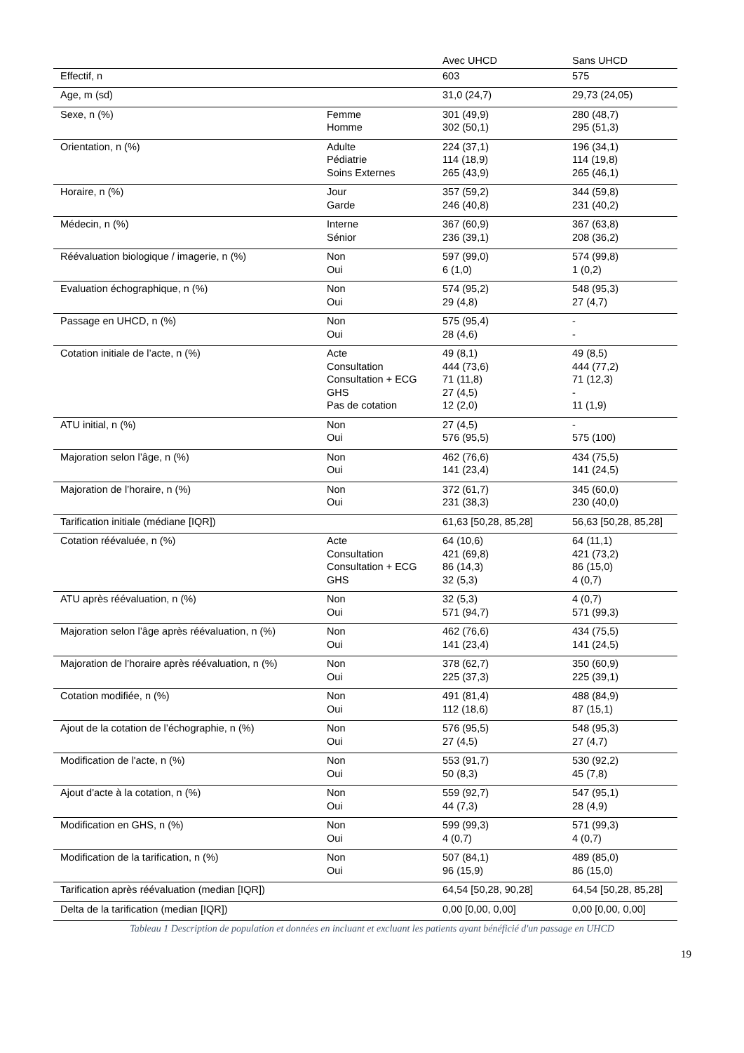| | | Avec UHCD | Sans UHCD |
| --- | --- | --- | --- |
| Effectif, n | | 603 | 575 |
| Age, m (sd) | | 31,0 (24,7) | 29,73 (24,05) |
| Sexe, n (%) | Femme Homme | 301 (49,9) 302 (50,1) | 280 (48,7) 295 (51,3) |
| Orientation, n (%) | Adulte Pédiatrie Soins Externes | 224 (37,1) 114 (18,9) 265 (43,9) | 196 (34,1) 114 (19,8) 265 (46,1) |
| Horaire, n (%) | Jour Garde | 357 (59,2) 246 (40,8) | 344 (59,8) 231 (40,2) |
| Médecin, n (%) | Interne Sénior | 367 (60,9) 236 (39,1) | 367 (63,8) 208 (36,2) |
| Réévaluation biologique / imagerie, n (%) | Non Oui | 597 (99,0) 6 (1,0) | 574 (99,8) 1 (0,2) |
| Evaluation échographique, n (%) | Non Oui | 574 (95,2) 29 (4,8) | 548 (95,3) 27 (4,7) |
| Passage en UHCD, n (%) | Non Oui | 575 (95,4) 28 (4,6) | - - |
| Cotation initiale de l’acte, n (%) | Acte Consultation Consultation + ECG GHS Pas de cotation | 49 (8,1) 444 (73,6) 71 (11,8) 27 (4,5) 12 (2,0) | 49 (8,5) 444 (77,2) 71 (12,3) - 11 (1,9) |
| ATU initial, n (%) | Non Oui | 27 (4,5) 576 (95,5) | - 575 (100) |
| Majoration selon l’âge, n (%) | Non Oui | 462 (76,6) 141 (23,4) | 434 (75,5) 141 (24,5) |
| Majoration de l’horaire, n (%) | Non Oui | 372 (61,7) 231 (38,3) | 345 (60,0) 230 (40,0) |
| Tarification initiale (médiane [IQR]) | | 61,63 [50,28, 85,28] | 56,63 [50,28, 85,28] |
| Cotation réévaluée, n (%) | Acte Consultation Consultation + ECG GHS | 64 (10,6) 421 (69,8) 86 (14,3) 32 (5,3) | 64 (11,1) 421 (73,2) 86 (15,0) 4 (0,7) |
| ATU après réévaluation, n (%) | Non Oui | 32 (5,3) 571 (94,7) | 4 (0,7) 571 (99,3) |
| Majoration selon l’âge après réévaluation, n (%) | Non Oui | 462 (76,6) 141 (23,4) | 434 (75,5) 141 (24,5) |
| Majoration de l’horaire après réévaluation, n (%) | Non Oui | 378 (62,7) 225 (37,3) | 350 (60,9) 225 (39,1) |
| Cotation modifiée, n (%) | Non Oui | 491 (81,4) 112 (18,6) | 488 (84,9) 87 (15,1) |
| Ajout de la cotation de l’échographie, n (%) | Non Oui | 576 (95,5) 27 (4,5) | 548 (95,3) 27 (4,7) |
| Modification de l'acte, n (%) | Non Oui | 553 (91,7) 50 (8,3) | 530 (92,2) 45 (7,8) |
| Ajout d'acte à la cotation, n (%) | Non Oui | 559 (92,7) 44 (7,3) | 547 (95,1) 28 (4,9) |
| Modification en GHS, n (%) | Non Oui | 599 (99,3) 4 (0,7) | 571 (99,3) 4 (0,7) |
| Modification de la tarification, n (%) | Non Oui | 507 (84,1) 96 (15,9) | 489 (85,0) 86 (15,0) |
| Tarification après réévaluation (median [IQR]) | | 64,54 [50,28, 90,28] | 64,54 [50,28, 85,28] |
| Delta de la tarification (median [IQR]) | | 0,00 [0,00, 0,00] | 0,00 [0,00, 0,00] |
Tableau 1 Description de population et données en incluant et excluant les patients ayant bénéficié d'un passage en UHCD
19